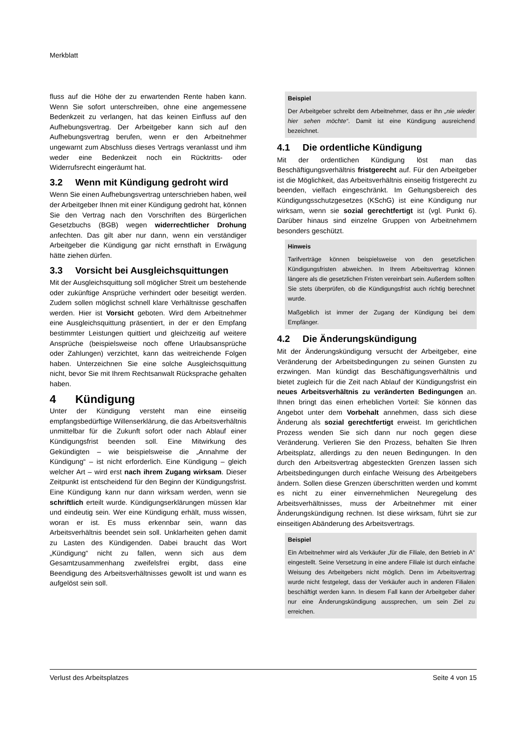Merkblatt
fluss auf die Höhe der zu erwartenden Rente haben kann. Wenn Sie sofort unterschreiben, ohne eine angemessene Bedenkzeit zu verlangen, hat das keinen Einfluss auf den Aufhebungsvertrag. Der Arbeitgeber kann sich auf den Aufhebungsvertrag berufen, wenn er den Arbeitnehmer ungewarnt zum Abschluss dieses Vertrags veranlasst und ihm weder eine Bedenkzeit noch ein Rücktritts- oder Widerrufsrecht eingeräumt hat.
3.2 Wenn mit Kündigung gedroht wird
Wenn Sie einen Aufhebungsvertrag unterschrieben haben, weil der Arbeitgeber Ihnen mit einer Kündigung gedroht hat, können Sie den Vertrag nach den Vorschriften des Bürgerlichen Gesetzbuchs (BGB) wegen widerrechtlicher Drohung anfechten. Das gilt aber nur dann, wenn ein verständiger Arbeitgeber die Kündigung gar nicht ernsthaft in Erwägung hätte ziehen dürfen.
3.3 Vorsicht bei Ausgleichsquittungen
Mit der Ausgleichsquittung soll möglicher Streit um bestehende oder zukünftige Ansprüche verhindert oder beseitigt werden. Zudem sollen möglichst schnell klare Verhältnisse geschaffen werden. Hier ist Vorsicht geboten. Wird dem Arbeitnehmer eine Ausgleichsquittung präsentiert, in der er den Empfang bestimmter Leistungen quittiert und gleichzeitig auf weitere Ansprüche (beispielsweise noch offene Urlaubsansprüche oder Zahlungen) verzichtet, kann das weitreichende Folgen haben. Unterzeichnen Sie eine solche Ausgleichsquittung nicht, bevor Sie mit Ihrem Rechtsanwalt Rücksprache gehalten haben.
4 Kündigung
Unter der Kündigung versteht man eine einseitig empfangsbedürftige Willenserklärung, die das Arbeitsverhältnis unmittelbar für die Zukunft sofort oder nach Ablauf einer Kündigungsfrist beenden soll. Eine Mitwirkung des Gekündigten – wie beispielsweise die „Annahme der Kündigung“ – ist nicht erforderlich. Eine Kündigung – gleich welcher Art – wird erst nach ihrem Zugang wirksam. Dieser Zeitpunkt ist entscheidend für den Beginn der Kündigungsfrist. Eine Kündigung kann nur dann wirksam werden, wenn sie schriftlich erteilt wurde. Kündigungserklärungen müssen klar und eindeutig sein. Wer eine Kündigung erhält, muss wissen, woran er ist. Es muss erkennbar sein, wann das Arbeitsverhältnis beendet sein soll. Unklarheiten gehen damit zu Lasten des Kündigenden. Dabei braucht das Wort „Kündigung“ nicht zu fallen, wenn sich aus dem Gesamtzusammenhang zweifelsfrei ergibt, dass eine Beendigung des Arbeitsverhältnisses gewollt ist und wann es aufgelöst sein soll.
Beispiel
Der Arbeitgeber schreibt dem Arbeitnehmer, dass er ihn „nie wieder hier sehen möchte“. Damit ist eine Kündigung ausreichend bezeichnet.
4.1 Die ordentliche Kündigung
Mit der ordentlichen Kündigung löst man das Beschäftigungsverhältnis fristgerecht auf. Für den Arbeitgeber ist die Möglichkeit, das Arbeitsverhältnis einseitig fristgerecht zu beenden, vielfach eingeschränkt. Im Geltungsbereich des Kündigungsschutzgesetzes (KSchG) ist eine Kündigung nur wirksam, wenn sie sozial gerechtfertigt ist (vgl. Punkt 6). Darüber hinaus sind einzelne Gruppen von Arbeitnehmern besonders geschützt.
Hinweis
Tarifverträge können beispielsweise von den gesetzlichen Kündigungsfristen abweichen. In Ihrem Arbeitsvertrag können längere als die gesetzlichen Fristen vereinbart sein. Außerdem sollten Sie stets überprüfen, ob die Kündigungsfrist auch richtig berechnet wurde.
Maßgeblich ist immer der Zugang der Kündigung bei dem Empfänger.
4.2 Die Änderungskündigung
Mit der Änderungskündigung versucht der Arbeitgeber, eine Veränderung der Arbeitsbedingungen zu seinen Gunsten zu erzwingen. Man kündigt das Beschäftigungsverhältnis und bietet zugleich für die Zeit nach Ablauf der Kündigungsfrist ein neues Arbeitsverhältnis zu veränderten Bedingungen an. Ihnen bringt das einen erheblichen Vorteil: Sie können das Angebot unter dem Vorbehalt annehmen, dass sich diese Änderung als sozial gerechtfertigt erweist. Im gerichtlichen Prozess wenden Sie sich dann nur noch gegen diese Veränderung. Verlieren Sie den Prozess, behalten Sie Ihren Arbeitsplatz, allerdings zu den neuen Bedingungen. In den durch den Arbeitsvertrag abgesteckten Grenzen lassen sich Arbeitsbedingungen durch einfache Weisung des Arbeitgebers ändern. Sollen diese Grenzen überschritten werden und kommt es nicht zu einer einvernehmlichen Neuregelung des Arbeitsverhältnisses, muss der Arbeitnehmer mit einer Änderungskündigung rechnen. Ist diese wirksam, führt sie zur einseitigen Abänderung des Arbeitsvertrags.
Beispiel
Ein Arbeitnehmer wird als Verkäufer „für die Filiale, den Betrieb in A“ eingestellt. Seine Versetzung in eine andere Filiale ist durch einfache Weisung des Arbeitgebers nicht möglich. Denn im Arbeitsvertrag wurde nicht festgelegt, dass der Verkäufer auch in anderen Filialen beschäftigt werden kann. In diesem Fall kann der Arbeitgeber daher nur eine Änderungskündigung aussprechen, um sein Ziel zu erreichen.
Verlust des Arbeitsplatzes Seite 4 von 15